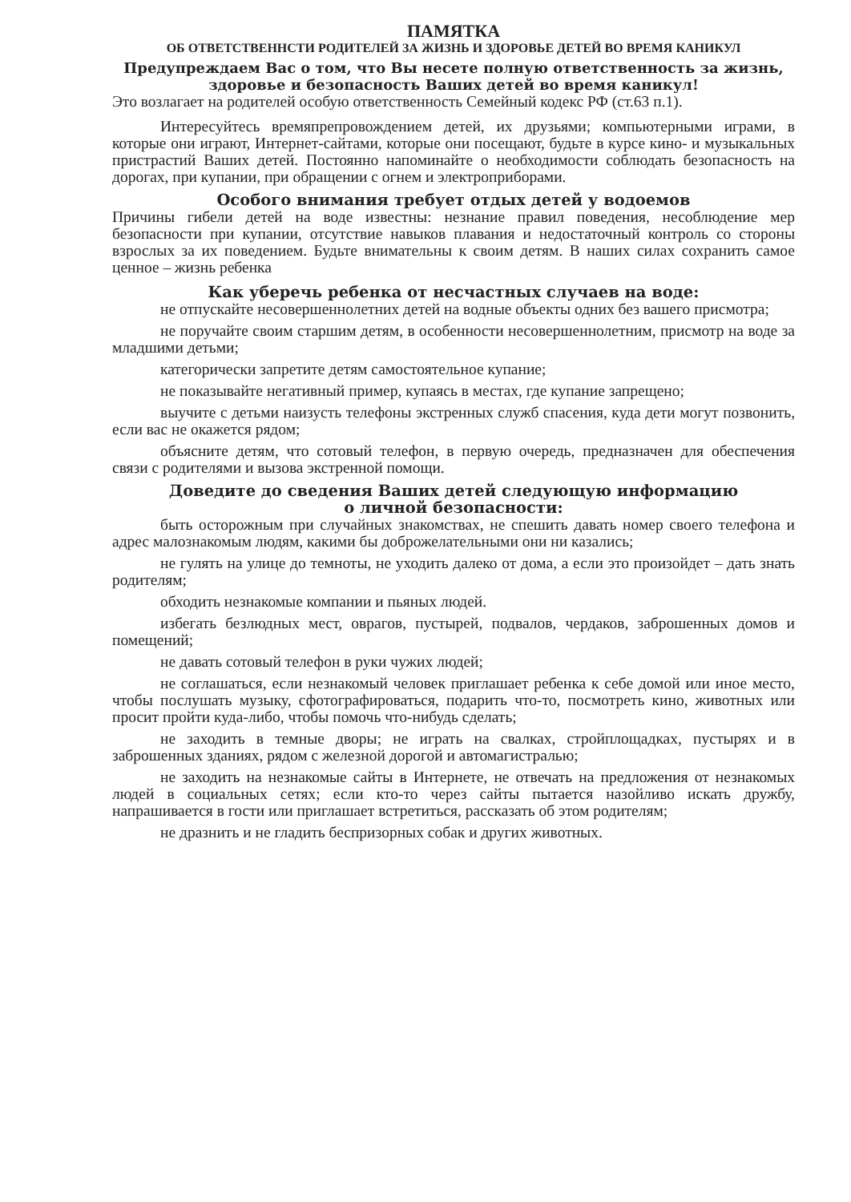ПАМЯТКА
ОБ ОТВЕТСТВЕННСТИ РОДИТЕЛЕЙ ЗА ЖИЗНЬ И ЗДОРОВЬЕ ДЕТЕЙ ВО ВРЕМЯ КАНИКУЛ
Предупреждаем Вас о том, что Вы несете полную ответственность за жизнь, здоровье и безопасность Ваших детей во время каникул!
Это возлагает на родителей особую ответственность Семейный кодекс РФ (ст.63 п.1).
Интересуйтесь времяпрепровождением детей, их друзьями; компьютерными играми, в которые они играют, Интернет-сайтами, которые они посещают, будьте в курсе кино- и музыкальных пристрастий Ваших детей. Постоянно напоминайте о необходимости соблюдать безопасность на дорогах, при купании, при обращении с огнем и электроприборами.
Особого внимания требует отдых детей у водоемов
Причины гибели детей на воде известны: незнание правил поведения, несоблюдение мер безопасности при купании, отсутствие навыков плавания и недостаточный контроль со стороны взрослых за их поведением. Будьте внимательны к своим детям. В наших силах сохранить самое ценное – жизнь ребенка
Как уберечь ребенка от несчастных случаев на воде:
не отпускайте несовершеннолетних детей на водные объекты одних без вашего присмотра;
не поручайте своим старшим детям, в особенности несовершеннолетним, присмотр на воде за младшими детьми;
категорически запретите детям самостоятельное купание;
не показывайте негативный пример, купаясь в местах, где купание запрещено;
выучите с детьми наизусть телефоны экстренных служб спасения, куда дети могут позвонить, если вас не окажется рядом;
объясните детям, что сотовый телефон, в первую очередь, предназначен для обеспечения связи с родителями и вызова экстренной помощи.
Доведите до сведения Ваших детей следующую информацию
о личной безопасности:
быть осторожным при случайных знакомствах, не спешить давать номер своего телефона и адрес малознакомым людям, какими бы доброжелательными они ни казались;
не гулять на улице до темноты, не уходить далеко от дома, а если это произойдет – дать знать родителям;
обходить незнакомые компании и пьяных людей.
избегать безлюдных мест, оврагов, пустырей, подвалов, чердаков, заброшенных домов и помещений;
не давать сотовый телефон в руки чужих людей;
не соглашаться, если незнакомый человек приглашает ребенка к себе домой или иное место, чтобы послушать музыку, сфотографироваться, подарить что-то, посмотреть кино, животных или просит пройти куда-либо, чтобы помочь что-нибудь сделать;
не заходить в темные дворы; не играть на свалках, стройплощадках, пустырях и в заброшенных зданиях, рядом с железной дорогой и автомагистралью;
не заходить на незнакомые сайты в Интернете, не отвечать на предложения от незнакомых людей в социальных сетях; если кто-то через сайты пытается назойливо искать дружбу, напрашивается в гости или приглашает встретиться, рассказать об этом родителям;
не дразнить и не гладить беспризорных собак и других животных.